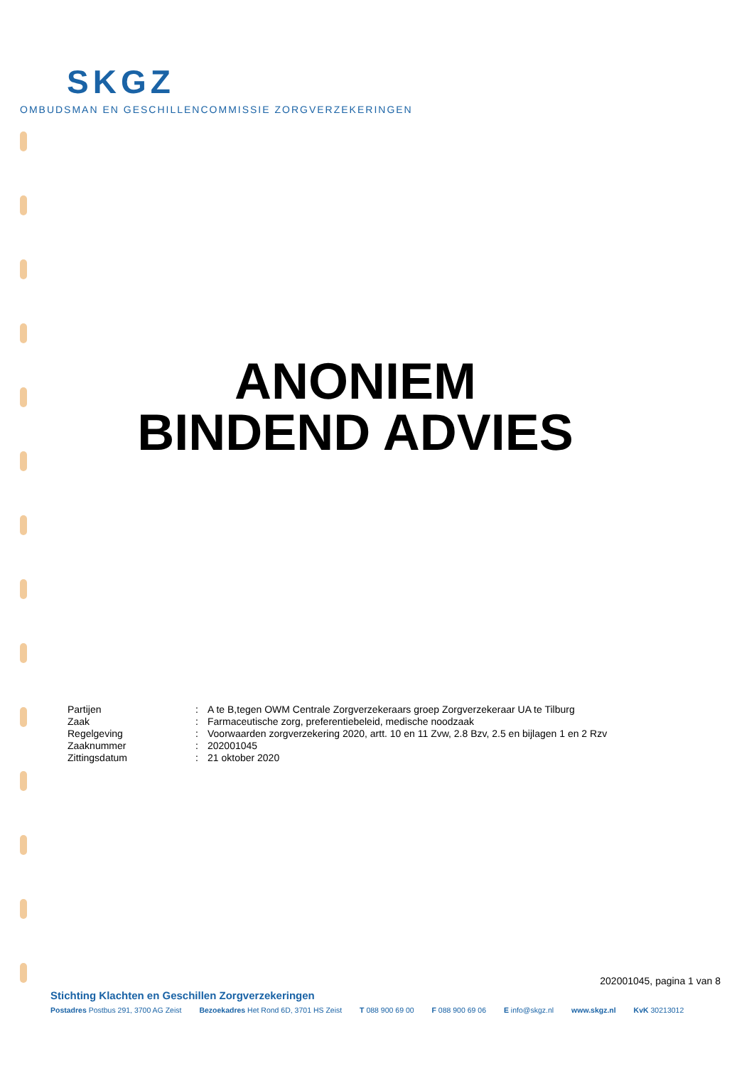SKGZ
OMBUDSMAN EN GESCHILLENCOMMISSIE ZORGVERZEKERINGEN
ANONIEM
BINDEND ADVIES
| Partijen | : | A te B,tegen OWM Centrale Zorgverzekeraars groep Zorgverzekeraar UA te Tilburg |
| Zaak | : | Farmaceutische zorg, preferentiebeleid, medische noodzaak |
| Regelgeving | : | Voorwaarden zorgverzekering 2020, artt. 10 en 11 Zvw, 2.8 Bzv, 2.5 en bijlagen 1 en 2 Rzv |
| Zaaknummer | : | 202001045 |
| Zittingsdatum | : | 21 oktober 2020 |
202001045, pagina 1 van 8
Stichting Klachten en Geschillen Zorgverzekeringen
Postadres Postbus 291, 3700 AG Zeist Bezoekadres Het Rond 6D, 3701 HS Zeist T 088 900 69 00 F 088 900 69 06 E info@skgz.nl www.skgz.nl KvK 30213012